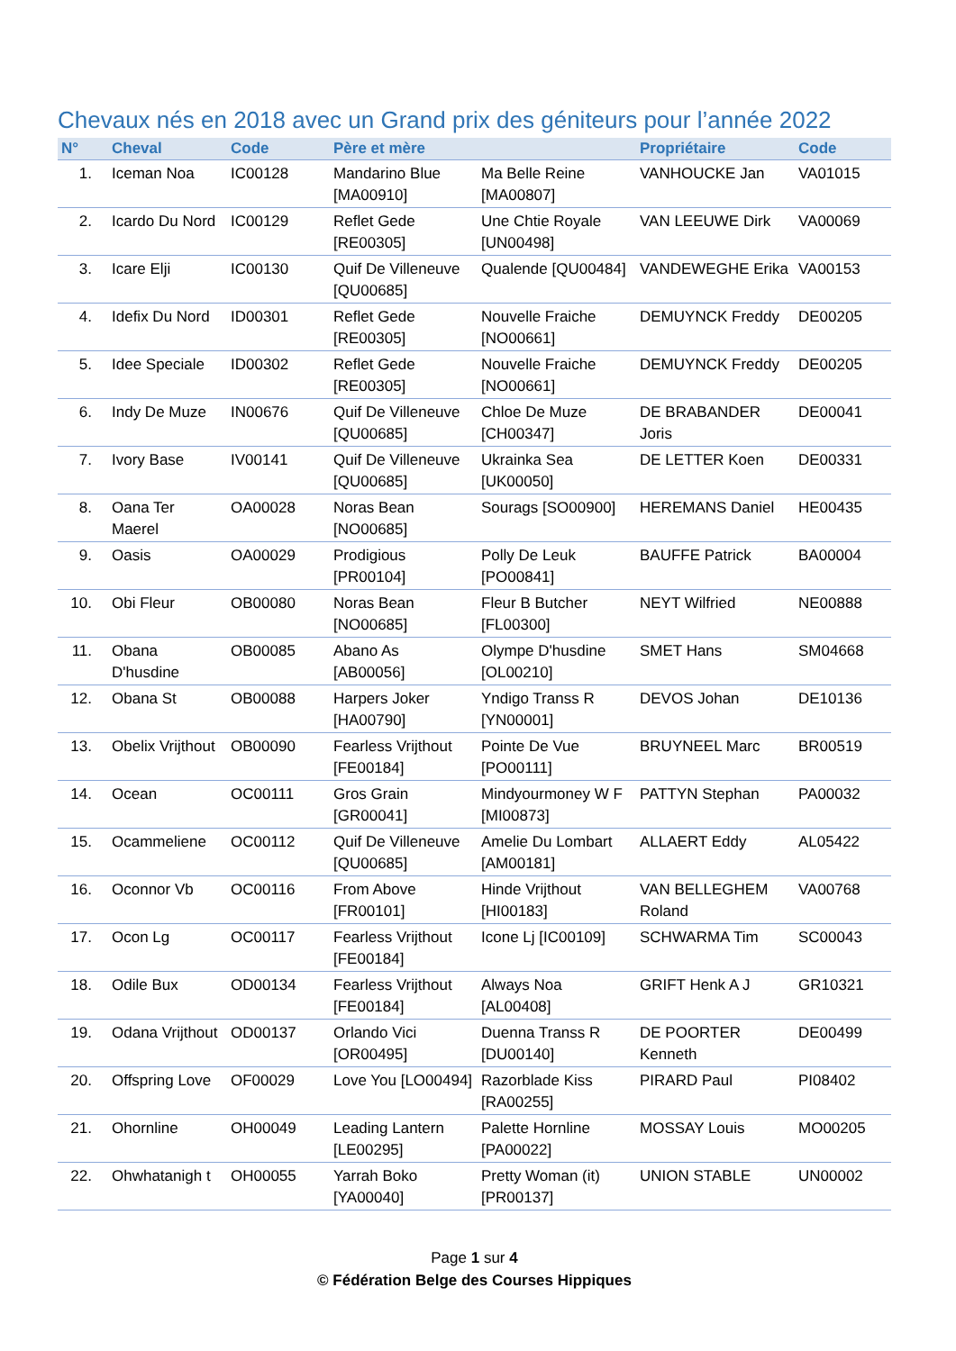Chevaux nés en 2018 avec un Grand prix des géniteurs pour l’année 2022
| N° | Cheval | Code | Père et mère | | Propriétaire | Code |
| --- | --- | --- | --- | --- | --- | --- |
| 1. | Iceman Noa | IC00128 | Mandarino Blue [MA00910] | Ma Belle Reine [MA00807] | VANHOUCKE Jan | VA01015 |
| 2. | Icardo Du Nord | IC00129 | Reflet Gede [RE00305] | Une Chtie Royale [UN00498] | VAN LEEUWE Dirk | VA00069 |
| 3. | Icare Elji | IC00130 | Quif De Villeneuve [QU00685] | Qualende [QU00484] | VANDEWEGHE Erika | VA00153 |
| 4. | Idefix Du Nord | ID00301 | Reflet Gede [RE00305] | Nouvelle Fraiche [NO00661] | DEMUYNCK Freddy | DE00205 |
| 5. | Idee Speciale | ID00302 | Reflet Gede [RE00305] | Nouvelle Fraiche [NO00661] | DEMUYNCK Freddy | DE00205 |
| 6. | Indy De Muze | IN00676 | Quif De Villeneuve [QU00685] | Chloe De Muze [CH00347] | DE BRABANDER Joris | DE00041 |
| 7. | Ivory Base | IV00141 | Quif De Villeneuve [QU00685] | Ukrainka Sea [UK00050] | DE LETTER Koen | DE00331 |
| 8. | Oana Ter Maerel | OA00028 | Noras Bean [NO00685] | Sourags [SO00900] | HEREMANS Daniel | HE00435 |
| 9. | Oasis | OA00029 | Prodigious [PR00104] | Polly De Leuk [PO00841] | BAUFFE Patrick | BA00004 |
| 10. | Obi Fleur | OB00080 | Noras Bean [NO00685] | Fleur B Butcher [FL00300] | NEYT Wilfried | NE00888 |
| 11. | Obana D'husdine | OB00085 | Abano As [AB00056] | Olympe D'husdine [OL00210] | SMET Hans | SM04668 |
| 12. | Obana St | OB00088 | Harpers Joker [HA00790] | Yndigo Transs R [YN00001] | DEVOS Johan | DE10136 |
| 13. | Obelix Vrijthout | OB00090 | Fearless Vrijthout [FE00184] | Pointe De Vue [PO00111] | BRUYNEEL Marc | BR00519 |
| 14. | Ocean | OC00111 | Gros Grain [GR00041] | Mindyourmoney W F [MI00873] | PATTYN Stephan | PA00032 |
| 15. | Ocammeliene | OC00112 | Quif De Villeneuve [QU00685] | Amelie Du Lombart [AM00181] | ALLAERT Eddy | AL05422 |
| 16. | Oconnor Vb | OC00116 | From Above [FR00101] | Hinde Vrijthout [HI00183] | VAN BELLEGHEM Roland | VA00768 |
| 17. | Ocon Lg | OC00117 | Fearless Vrijthout [FE00184] | Icone Lj [IC00109] | SCHWARMA Tim | SC00043 |
| 18. | Odile Bux | OD00134 | Fearless Vrijthout [FE00184] | Always Noa [AL00408] | GRIFT Henk A J | GR10321 |
| 19. | Odana Vrijthout | OD00137 | Orlando Vici [OR00495] | Duenna Transs R [DU00140] | DE POORTER Kenneth | DE00499 |
| 20. | Offspring Love | OF00029 | Love You [LO00494] | Razorblade Kiss [RA00255] | PIRARD Paul | PI08402 |
| 21. | Ohornline | OH00049 | Leading Lantern [LE00295] | Palette Hornline [PA00022] | MOSSAY Louis | MO00205 |
| 22. | Ohwhatanigh t | OH00055 | Yarrah Boko [YA00040] | Pretty Woman (it) [PR00137] | UNION STABLE | UN00002 |
Page 1 sur 4
© Fédération Belge des Courses Hippiques